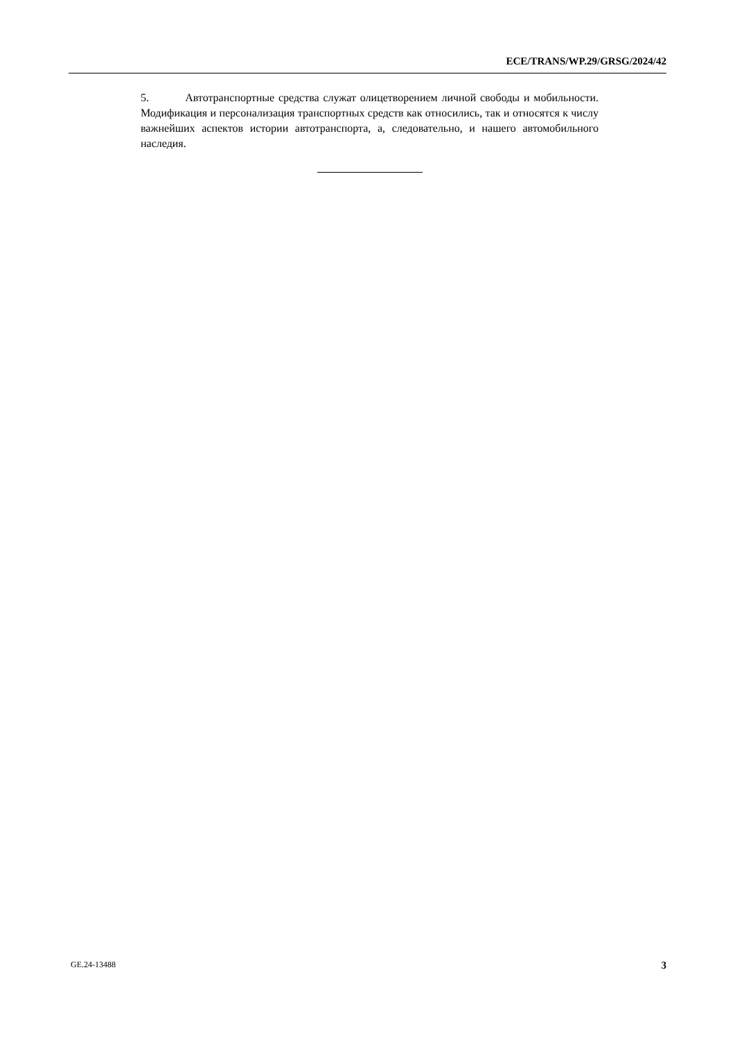ECE/TRANS/WP.29/GRSG/2024/42
5. Автотранспортные средства служат олицетворением личной свободы и мобильности. Модификация и персонализация транспортных средств как относились, так и относятся к числу важнейших аспектов истории автотранспорта, а, следовательно, и нашего автомобильного наследия.
GE.24-13488 3